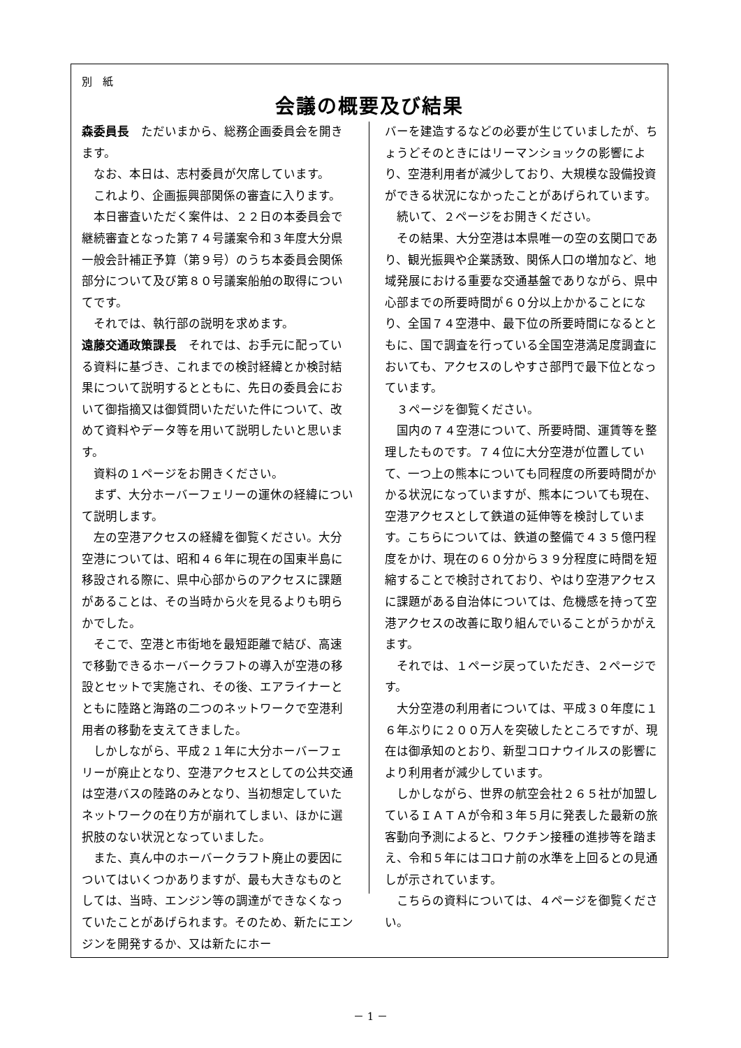別　紙
会議の概要及び結果
森委員長　ただいまから、総務企画委員会を開きます。
　なお、本日は、志村委員が欠席しています。
　これより、企画振興部関係の審査に入ります。
　本日審査いただく案件は、２２日の本委員会で継続審査となった第７４号議案令和３年度大分県一般会計補正予算（第９号）のうち本委員会関係部分について及び第８０号議案船舶の取得についてです。
　それでは、執行部の説明を求めます。
遠藤交通政策課長　それでは、お手元に配っている資料に基づき、これまでの検討経緯とか検討結果について説明するとともに、先日の委員会において御指摘又は御質問いただいた件について、改めて資料やデータ等を用いて説明したいと思います。
　資料の１ページをお開きください。
　まず、大分ホーバーフェリーの運休の経緯について説明します。
　左の空港アクセスの経緯を御覧ください。大分空港については、昭和４６年に現在の国東半島に移設される際に、県中心部からのアクセスに課題があることは、その当時から火を見るよりも明らかでした。
　そこで、空港と市街地を最短距離で結び、高速で移動できるホーバークラフトの導入が空港の移設とセットで実施され、その後、エアライナーとともに陸路と海路の二つのネットワークで空港利用者の移動を支えてきました。
　しかしながら、平成２１年に大分ホーバーフェリーが廃止となり、空港アクセスとしての公共交通は空港バスの陸路のみとなり、当初想定していたネットワークの在り方が崩れてしまい、ほかに選択肢のない状況となっていました。
　また、真ん中のホーバークラフト廃止の要因についてはいくつかありますが、最も大きなものとしては、当時、エンジン等の調達ができなくなっていたことがあげられます。そのため、新たにエンジンを開発するか、又は新たにホー
バーを建造するなどの必要が生じていましたが、ちょうどそのときにはリーマンショックの影響により、空港利用者が減少しており、大規模な設備投資ができる状況になかったことがあげられています。
　続いて、２ページをお開きください。
　その結果、大分空港は本県唯一の空の玄関口であり、観光振興や企業誘致、関係人口の増加など、地域発展における重要な交通基盤でありながら、県中心部までの所要時間が６０分以上かかることになり、全国７４空港中、最下位の所要時間になるとともに、国で調査を行っている全国空港満足度調査においても、アクセスのしやすさ部門で最下位となっています。
　３ページを御覧ください。
　国内の７４空港について、所要時間、運賃等を整理したものです。７４位に大分空港が位置していて、一つ上の熊本についても同程度の所要時間がかかる状況になっていますが、熊本についても現在、空港アクセスとして鉄道の延伸等を検討しています。こちらについては、鉄道の整備で４３５億円程度をかけ、現在の６０分から３９分程度に時間を短縮することで検討されており、やはり空港アクセスに課題がある自治体については、危機感を持って空港アクセスの改善に取り組んでいることがうかがえます。
　それでは、１ページ戻っていただき、２ページです。
　大分空港の利用者については、平成３０年度に１６年ぶりに２００万人を突破したところですが、現在は御承知のとおり、新型コロナウイルスの影響により利用者が減少しています。
　しかしながら、世界の航空会社２６５社が加盟しているＩＡＴＡが令和３年５月に発表した最新の旅客動向予測によると、ワクチン接種の進捗等を踏まえ、令和５年にはコロナ前の水準を上回るとの見通しが示されています。
　こちらの資料については、４ページを御覧ください。
－ 1 －